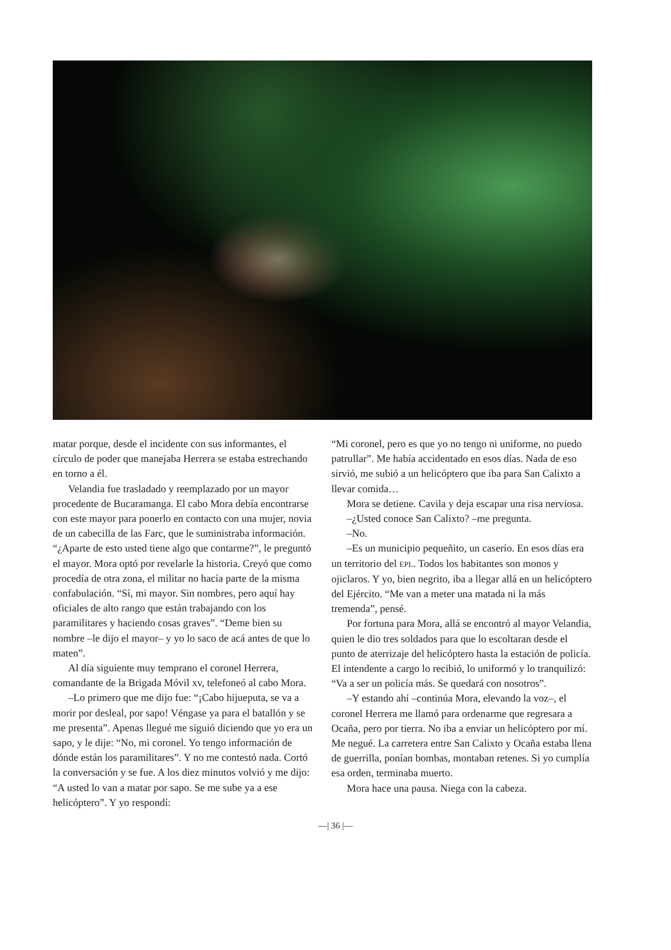matar porque, desde el incidente con sus informantes, el círculo de poder que manejaba Herrera se estaba estrechando en torno a él.
Velandia fue trasladado y reemplazado por un mayor procedente de Bucaramanga. El cabo Mora debía encontrarse con este mayor para ponerlo en contacto con una mujer, novia de un cabecilla de las Farc, que le suministraba información. “¿Aparte de esto usted tiene algo que contarme?”, le preguntó el mayor. Mora optó por revelarle la historia. Creyó que como procedía de otra zona, el militar no hacía parte de la misma confabulación. “Sí, mi mayor. Sin nombres, pero aquí hay oficiales de alto rango que están trabajando con los paramilitares y haciendo cosas graves”. “Deme bien su nombre –le dijo el mayor– y yo lo saco de acá antes de que lo maten”.
Al día siguiente muy temprano el coronel Herrera, comandante de la Brigada Móvil xv, telefoneó al cabo Mora.
–Lo primero que me dijo fue: “¡Cabo hijueputa, se va a morir por desleal, por sapo! Véngase ya para el batallón y se me presenta”. Apenas llegué me siguió diciendo que yo era un sapo, y le dije: “No, mi coronel. Yo tengo información de dónde están los paramilitares”. Y no me contestó nada. Cortó la conversación y se fue. A los diez minutos volvió y me dijo: “A usted lo van a matar por sapo. Se me sube ya a ese helicóptero”. Y yo respondí:
“Mi coronel, pero es que yo no tengo ni uniforme, no puedo patrullar”. Me había accidentado en esos días. Nada de eso sirvió, me subió a un helicóptero que iba para San Calixto a llevar comida…
Mora se detiene. Cavila y deja escapar una risa nerviosa.
–¿Usted conoce San Calixto? –me pregunta.
–No.
–Es un municipio pequeñito, un caserío. En esos días era un territorio del EPL. Todos los habitantes son monos y ojiclaros. Y yo, bien negrito, iba a llegar allá en un helicóptero del Ejército. “Me van a meter una matada ni la más tremenda”, pensé.
Por fortuna para Mora, allá se encontró al mayor Velandia, quien le dio tres soldados para que lo escoltaran desde el punto de aterrizaje del helicóptero hasta la estación de policía. El intendente a cargo lo recibió, lo uniformó y lo tranquilizó: “Va a ser un policía más. Se quedará con nosotros”.
–Y estando ahí –continúa Mora, elevando la voz–, el coronel Herrera me llamó para ordenarme que regresara a Ocaña, pero por tierra. No iba a enviar un helicóptero por mí. Me negué. La carretera entre San Calixto y Ocaña estaba llena de guerrilla, ponían bombas, montaban retenes. Si yo cumplía esa orden, terminaba muerto.
Mora hace una pausa. Niega con la cabeza.
—| 36 |—